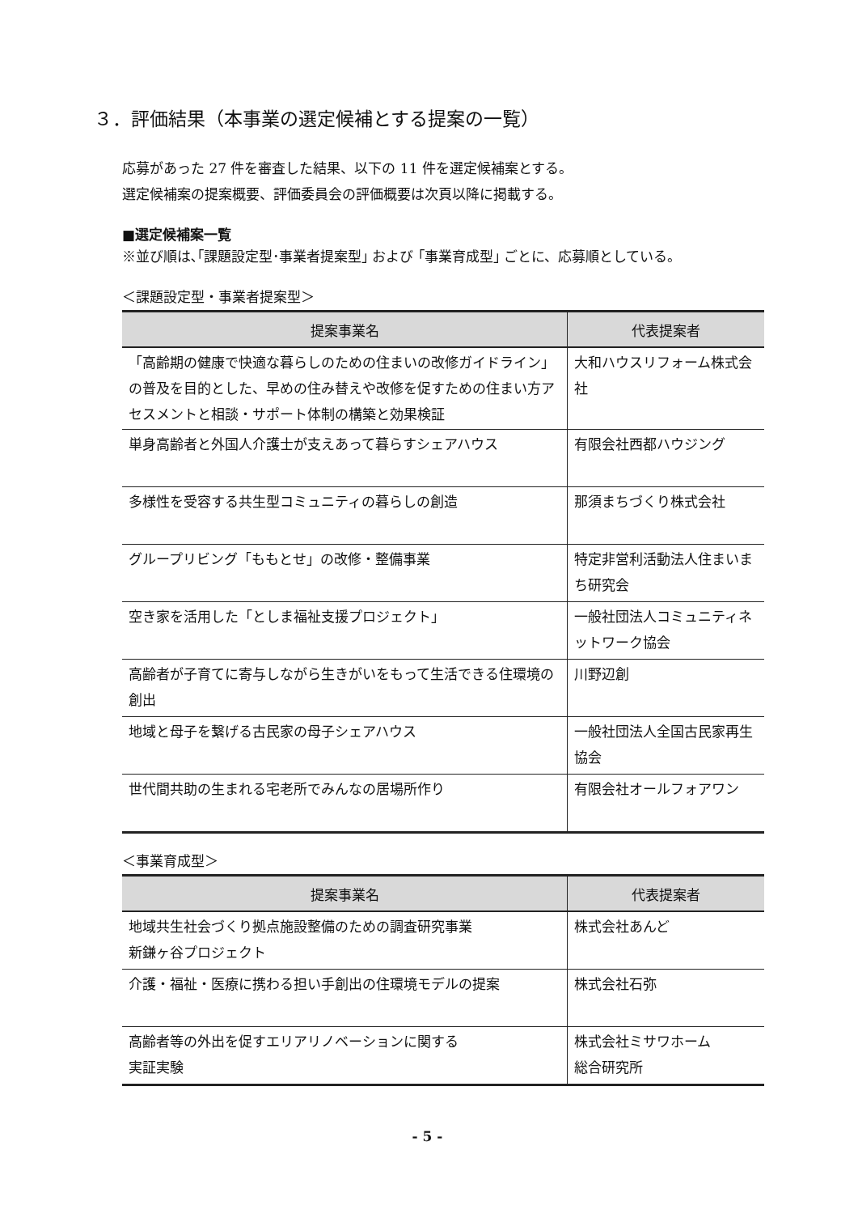３．評価結果（本事業の選定候補とする提案の一覧）
応募があった 27 件を審査した結果、以下の 11 件を選定候補案とする。
選定候補案の提案概要、評価委員会の評価概要は次頁以降に掲載する。
■選定候補案一覧
※並び順は､｢課題設定型･事業者提案型｣ および ｢事業育成型｣ ごとに、応募順としている。
＜課題設定型・事業者提案型＞
| 提案事業名 | 代表提案者 |
| --- | --- |
| 「高齢期の健康で快適な暮らしのための住まいの改修ガイドライン」の普及を目的とした、早めの住み替えや改修を促すための住まい方アセスメントと相談・サポート体制の構築と効果検証 | 大和ハウスリフォーム株式会社 |
| 単身高齢者と外国人介護士が支えあって暮らすシェアハウス | 有限会社西都ハウジング |
| 多様性を受容する共生型コミュニティの暮らしの創造 | 那須まちづくり株式会社 |
| グループリビング「ももとせ」の改修・整備事業 | 特定非営利活動法人住まいまち研究会 |
| 空き家を活用した「としま福祉支援プロジェクト」 | 一般社団法人コミュニティネットワーク協会 |
| 高齢者が子育てに寄与しながら生きがいをもって生活できる住環境の創出 | 川野辺創 |
| 地域と母子を繋げる古民家の母子シェアハウス | 一般社団法人全国古民家再生協会 |
| 世代間共助の生まれる宅老所でみんなの居場所作り | 有限会社オールフォアワン |
＜事業育成型＞
| 提案事業名 | 代表提案者 |
| --- | --- |
| 地域共生社会づくり拠点施設整備のための調査研究事業 新鎌ヶ谷プロジェクト | 株式会社あんど |
| 介護・福祉・医療に携わる担い手創出の住環境モデルの提案 | 株式会社石弥 |
| 高齢者等の外出を促すエリアリノベーションに関する 実証実験 | 株式会社ミサワホーム 総合研究所 |
- 5 -